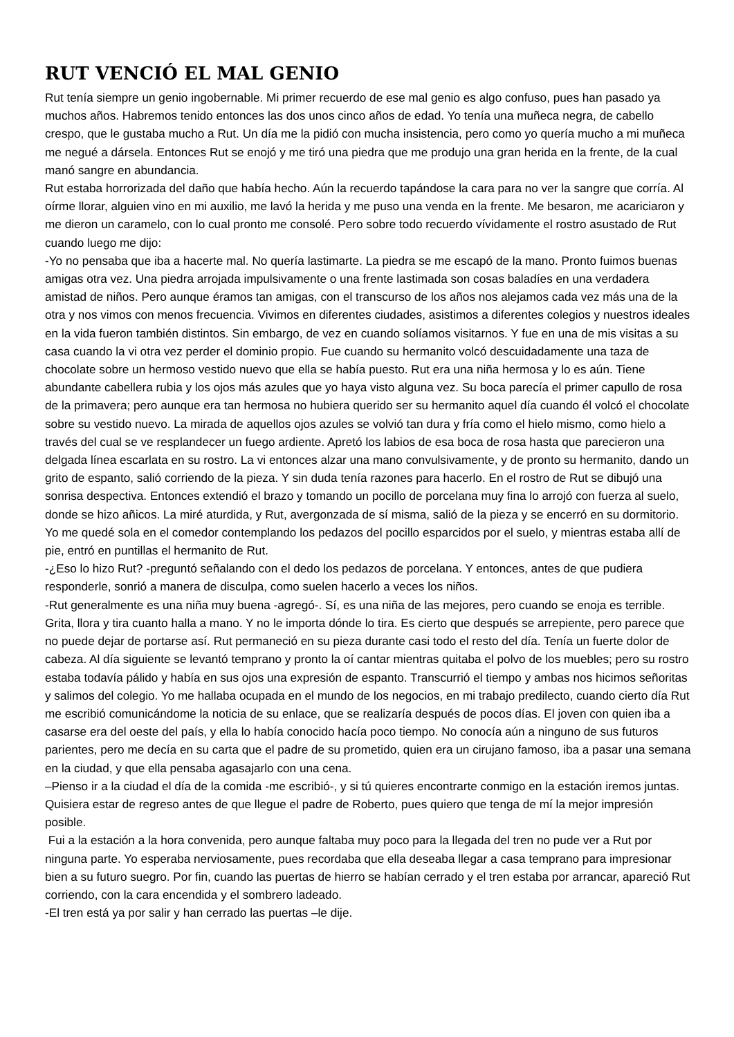RUT VENCIÓ EL MAL GENIO
Rut tenía siempre un genio ingobernable. Mi primer recuerdo de ese mal genio es algo confuso, pues han pasado ya muchos años. Habremos tenido entonces las dos unos cinco años de edad. Yo tenía una muñeca negra, de cabello crespo, que le gustaba mucho a Rut. Un día me la pidió con mucha insistencia, pero como yo quería mucho a mi muñeca me negué a dársela. Entonces Rut se enojó y me tiró una piedra que me produjo una gran herida en la frente, de la cual manó sangre en abundancia.
Rut estaba horrorizada del daño que había hecho. Aún la recuerdo tapándose la cara para no ver la sangre que corría. Al oírme llorar, alguien vino en mi auxilio, me lavó la herida y me puso una venda en la frente. Me besaron, me acariciaron y me dieron un caramelo, con lo cual pronto me consolé. Pero sobre todo recuerdo vívidamente el rostro asustado de Rut cuando luego me dijo:
-Yo no pensaba que iba a hacerte mal. No quería lastimarte. La piedra se me escapó de la mano. Pronto fuimos buenas amigas otra vez. Una piedra arrojada impulsivamente o una frente lastimada son cosas baladíes en una verdadera amistad de niños. Pero aunque éramos tan amigas, con el transcurso de los años nos alejamos cada vez más una de la otra y nos vimos con menos frecuencia. Vivimos en diferentes ciudades, asistimos a diferentes colegios y nuestros ideales en la vida fueron también distintos. Sin embargo, de vez en cuando solíamos visitarnos. Y fue en una de mis visitas a su casa cuando la vi otra vez perder el dominio propio. Fue cuando su hermanito volcó descuidadamente una taza de chocolate sobre un hermoso vestido nuevo que ella se había puesto. Rut era una niña hermosa y lo es aún. Tiene abundante cabellera rubia y los ojos más azules que yo haya visto alguna vez. Su boca parecía el primer capullo de rosa de la primavera; pero aunque era tan hermosa no hubiera querido ser su hermanito aquel día cuando él volcó el chocolate sobre su vestido nuevo. La mirada de aquellos ojos azules se volvió tan dura y fría como el hielo mismo, como hielo a través del cual se ve resplandecer un fuego ardiente. Apretó los labios de esa boca de rosa hasta que parecieron una delgada línea escarlata en su rostro. La vi entonces alzar una mano convulsivamente, y de pronto su hermanito, dando un grito de espanto, salió corriendo de la pieza. Y sin duda tenía razones para hacerlo. En el rostro de Rut se dibujó una sonrisa despectiva. Entonces extendió el brazo y tomando un pocillo de porcelana muy fina lo arrojó con fuerza al suelo, donde se hizo añicos. La miré aturdida, y Rut, avergonzada de sí misma, salió de la pieza y se encerró en su dormitorio. Yo me quedé sola en el comedor contemplando los pedazos del pocillo esparcidos por el suelo, y mientras estaba allí de pie, entró en puntillas el hermanito de Rut.
-¿Eso lo hizo Rut? -preguntó señalando con el dedo los pedazos de porcelana. Y entonces, antes de que pudiera responderle, sonrió a manera de disculpa, como suelen hacerlo a veces los niños.
-Rut generalmente es una niña muy buena -agregó-. Sí, es una niña de las mejores, pero cuando se enoja es terrible. Grita, llora y tira cuanto halla a mano. Y no le importa dónde lo tira. Es cierto que después se arrepiente, pero parece que no puede dejar de portarse así. Rut permaneció en su pieza durante casi todo el resto del día. Tenía un fuerte dolor de cabeza. Al día siguiente se levantó temprano y pronto la oí cantar mientras quitaba el polvo de los muebles; pero su rostro estaba todavía pálido y había en sus ojos una expresión de espanto. Transcurrió el tiempo y ambas nos hicimos señoritas y salimos del colegio. Yo me hallaba ocupada en el mundo de los negocios, en mi trabajo predilecto, cuando cierto día Rut me escribió comunicándome la noticia de su enlace, que se realizaría después de pocos días. El joven con quien iba a casarse era del oeste del país, y ella lo había conocido hacía poco tiempo. No conocía aún a ninguno de sus futuros parientes, pero me decía en su carta que el padre de su prometido, quien era un cirujano famoso, iba a pasar una semana en la ciudad, y que ella pensaba agasajarlo con una cena.
–Pienso ir a la ciudad el día de la comida -me escribió-, y si tú quieres encontrarte conmigo en la estación iremos juntas. Quisiera estar de regreso antes de que llegue el padre de Roberto, pues quiero que tenga de mí la mejor impresión posible.
Fui a la estación a la hora convenida, pero aunque faltaba muy poco para la llegada del tren no pude ver a Rut por ninguna parte. Yo esperaba nerviosamente, pues recordaba que ella deseaba llegar a casa temprano para impresionar bien a su futuro suegro. Por fin, cuando las puertas de hierro se habían cerrado y el tren estaba por arrancar, apareció Rut corriendo, con la cara encendida y el sombrero ladeado.
-El tren está ya por salir y han cerrado las puertas –le dije.